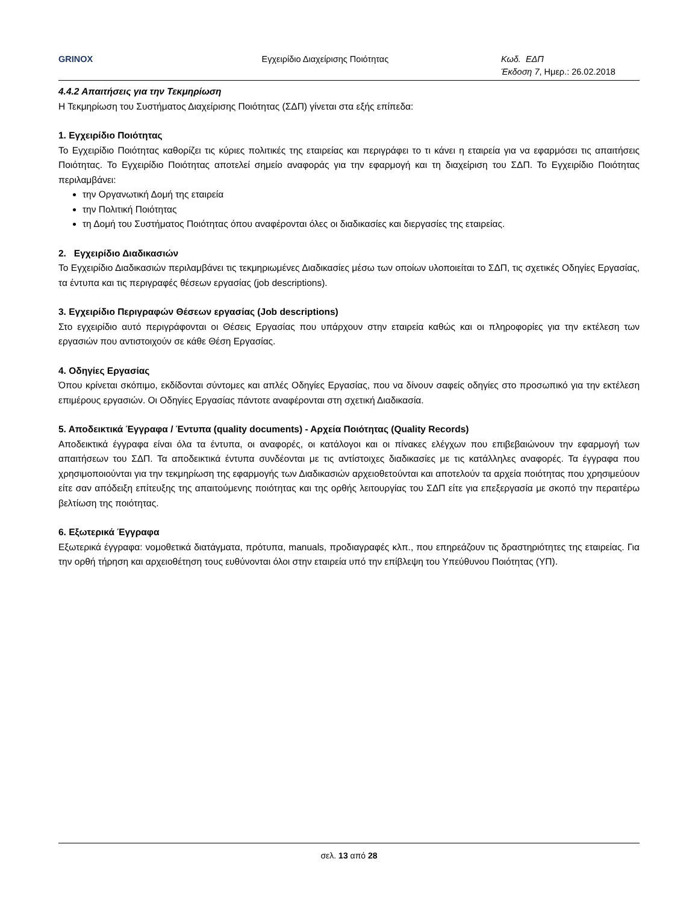GRINOX Εγχειρίδιο Διαχείρισης Ποιότητας Κωδ. ΕΔΠ
Έκδοση 7, Ημερ.: 26.02.2018
4.4.2 Απαιτήσεις για την Τεκμηρίωση
Η Τεκμηρίωση του Συστήματος Διαχείρισης Ποιότητας (ΣΔΠ) γίνεται στα εξής επίπεδα:
1. Εγχειρίδιο Ποιότητας
Το Εγχειρίδιο Ποιότητας καθορίζει τις κύριες πολιτικές της εταιρείας και περιγράφει το τι κάνει η εταιρεία για να εφαρμόσει τις απαιτήσεις Ποιότητας. Το Εγχειρίδιο Ποιότητας αποτελεί σημείο αναφοράς για την εφαρμογή και τη διαχείριση του ΣΔΠ. Το Εγχειρίδιο Ποιότητας περιλαμβάνει:
την Οργανωτική Δομή της εταιρεία
την Πολιτική Ποιότητας
τη Δομή του Συστήματος Ποιότητας όπου αναφέρονται όλες οι διαδικασίες και διεργασίες της εταιρείας.
2. Εγχειρίδιο Διαδικασιών
Το Εγχειρίδιο Διαδικασιών περιλαμβάνει τις τεκμηριωμένες Διαδικασίες μέσω των οποίων υλοποιείται το ΣΔΠ, τις σχετικές Οδηγίες Εργασίας, τα έντυπα και τις περιγραφές θέσεων εργασίας (job descriptions).
3. Εγχειρίδιο Περιγραφών Θέσεων εργασίας (Job descriptions)
Στο εγχειρίδιο αυτό περιγράφονται οι Θέσεις Εργασίας που υπάρχουν στην εταιρεία καθώς και οι πληροφορίες για την εκτέλεση των εργασιών που αντιστοιχούν σε κάθε Θέση Εργασίας.
4. Οδηγίες Εργασίας
Όπου κρίνεται σκόπιμο, εκδίδονται σύντομες και απλές Οδηγίες Εργασίας, που να δίνουν σαφείς οδηγίες στο προσωπικό για την εκτέλεση επιμέρους εργασιών. Οι Οδηγίες Εργασίας πάντοτε αναφέρονται στη σχετική Διαδικασία.
5. Αποδεικτικά Έγγραφα / Έντυπα (quality documents) - Αρχεία Ποιότητας (Quality Records)
Αποδεικτικά έγγραφα είναι όλα τα έντυπα, οι αναφορές, οι κατάλογοι και οι πίνακες ελέγχων που επιβεβαιώνουν την εφαρμογή των απαιτήσεων του ΣΔΠ. Τα αποδεικτικά έντυπα συνδέονται με τις αντίστοιχες διαδικασίες με τις κατάλληλες αναφορές. Τα έγγραφα που χρησιμοποιούνται για την τεκμηρίωση της εφαρμογής των Διαδικασιών αρχειοθετούνται και αποτελούν τα αρχεία ποιότητας που χρησιμεύουν είτε σαν απόδειξη επίτευξης της απαιτούμενης ποιότητας και της ορθής λειτουργίας του ΣΔΠ είτε για επεξεργασία με σκοπό την περαιτέρω βελτίωση της ποιότητας.
6. Εξωτερικά Έγγραφα
Εξωτερικά έγγραφα: νομοθετικά διατάγματα, πρότυπα, manuals, προδιαγραφές κλπ., που επηρεάζουν τις δραστηριότητες της εταιρείας. Για την ορθή τήρηση και αρχειοθέτηση τους ευθύνονται όλοι στην εταιρεία υπό την επίβλεψη του Υπεύθυνου Ποιότητας (ΥΠ).
σελ. 13 από 28